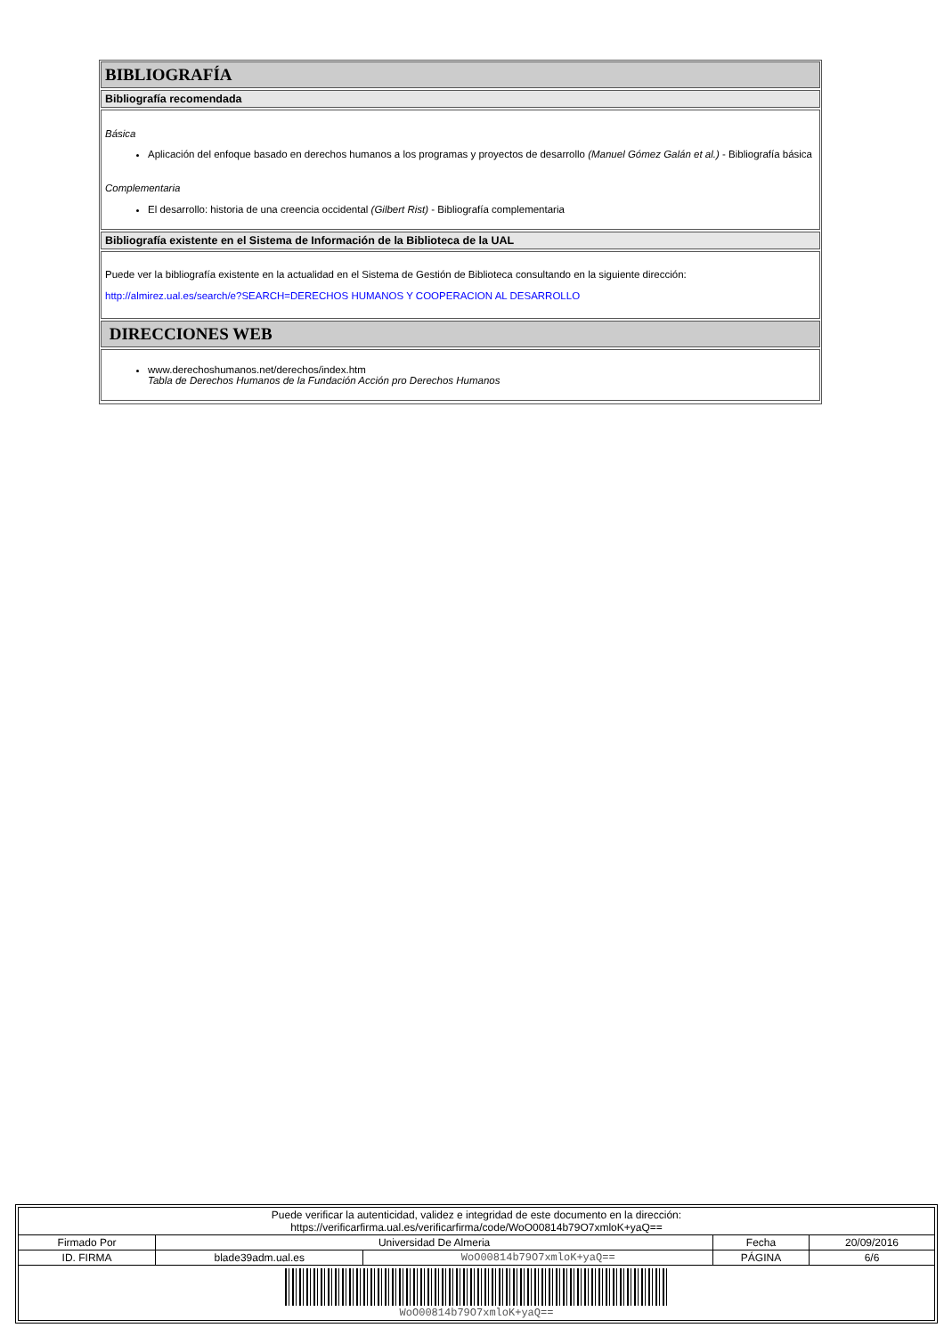BIBLIOGRAFÍA
Bibliografía recomendada
Básica
Aplicación del enfoque basado en derechos humanos a los programas y proyectos de desarrollo (Manuel Gómez Galán et al.) - Bibliografía básica
Complementaria
El desarrollo: historia de una creencia occidental (Gilbert Rist) - Bibliografía complementaria
Bibliografía existente en el Sistema de Información de la Biblioteca de la UAL
Puede ver la bibliografía existente en la actualidad en el Sistema de Gestión de Biblioteca consultando en la siguiente dirección:
http://almirez.ual.es/search/e?SEARCH=DERECHOS HUMANOS Y COOPERACION AL DESARROLLO
DIRECCIONES WEB
www.derechoshumanos.net/derechos/index.htm
Tabla de Derechos Humanos de la Fundación Acción pro Derechos Humanos
| Puede verificar la autenticidad, validez e integridad de este documento en la dirección: https://verificarfirma.ual.es/verificarfirma/code/WoO00814b79O7xmloK+yaQ== | | | | |
| Firmado Por | Universidad De Almeria | | Fecha | 20/09/2016 |
| ID. FIRMA | blade39adm.ual.es | WoO00814b79O7xmloK+yaQ== | PÁGINA | 6/6 |
| WoO00814b79O7xmloK+yaQ== | | | | |